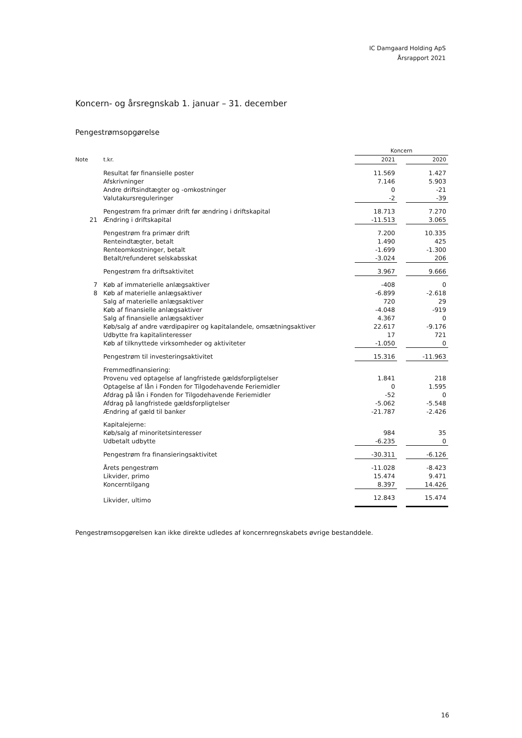IC Damgaard Holding ApS
Årsrapport 2021
Koncern- og årsregnskab 1. januar – 31. december
Pengestrømsopgørelse
| | | Koncern | | |
| --- | --- | --- | --- | --- |
| Note | t.kr. | 2021 | | 2020 |
| | Resultat før finansielle poster | 11.569 | | 1.427 |
| | Afskrivninger | 7.146 | | 5.903 |
| | Andre driftsindtægter og -omkostninger | 0 | | -21 |
| | Valutakursreguleringer | -2 | | -39 |
| | Pengestrøm fra primær drift før ændring i driftskapital | 18.713 | | 7.270 |
| 21 | Ændring i driftskapital | -11.513 | | 3.065 |
| | Pengestrøm fra primær drift | 7.200 | | 10.335 |
| | Renteindtægter, betalt | 1.490 | | 425 |
| | Renteomkostninger, betalt | -1.699 | | -1.300 |
| | Betalt/refunderet selskabsskat | -3.024 | | 206 |
| | Pengestrøm fra driftsaktivitet | 3.967 | | 9.666 |
| 7 | Køb af immaterielle anlægsaktiver | -408 | | 0 |
| 8 | Køb af materielle anlægsaktiver | -6.899 | | -2.618 |
| | Salg af materielle anlægsaktiver | 720 | | 29 |
| | Køb af finansielle anlægsaktiver | -4.048 | | -919 |
| | Salg af finansielle anlægsaktiver | 4.367 | | 0 |
| | Køb/salg af andre værdipapirer og kapitalandele, omsætningsaktiver | 22.617 | | -9.176 |
| | Udbytte fra kapitalinteresser | 17 | | 721 |
| | Køb af tilknyttede virksomheder og aktiviteter | -1.050 | | 0 |
| | Pengestrøm til investeringsaktivitet | 15.316 | | -11.963 |
| | Fremmedfinansiering: | | | |
| | Provenu ved optagelse af langfristede gældsforpligtelser | 1.841 | | 218 |
| | Optagelse af lån i Fonden for Tilgodehavende Feriemidler | 0 | | 1.595 |
| | Afdrag på lån i Fonden for Tilgodehavende Feriemidler | -52 | | 0 |
| | Afdrag på langfristede gældsforpligtelser | -5.062 | | -5.548 |
| | Ændring af gæld til banker | -21.787 | | -2.426 |
| | Kapitalejerne: | | | |
| | Køb/salg af minoritetsinteresser | 984 | | 35 |
| | Udbetalt udbytte | -6.235 | | 0 |
| | Pengestrøm fra finansieringsaktivitet | -30.311 | | -6.126 |
| | Årets pengestrøm | -11.028 | | -8.423 |
| | Likvider, primo | 15.474 | | 9.471 |
| | Koncerntilgang | 8.397 | | 14.426 |
| | Likvider, ultimo | 12.843 | | 15.474 |
Pengestrømsopgørelsen kan ikke direkte udledes af koncernregnskabets øvrige bestanddele.
16